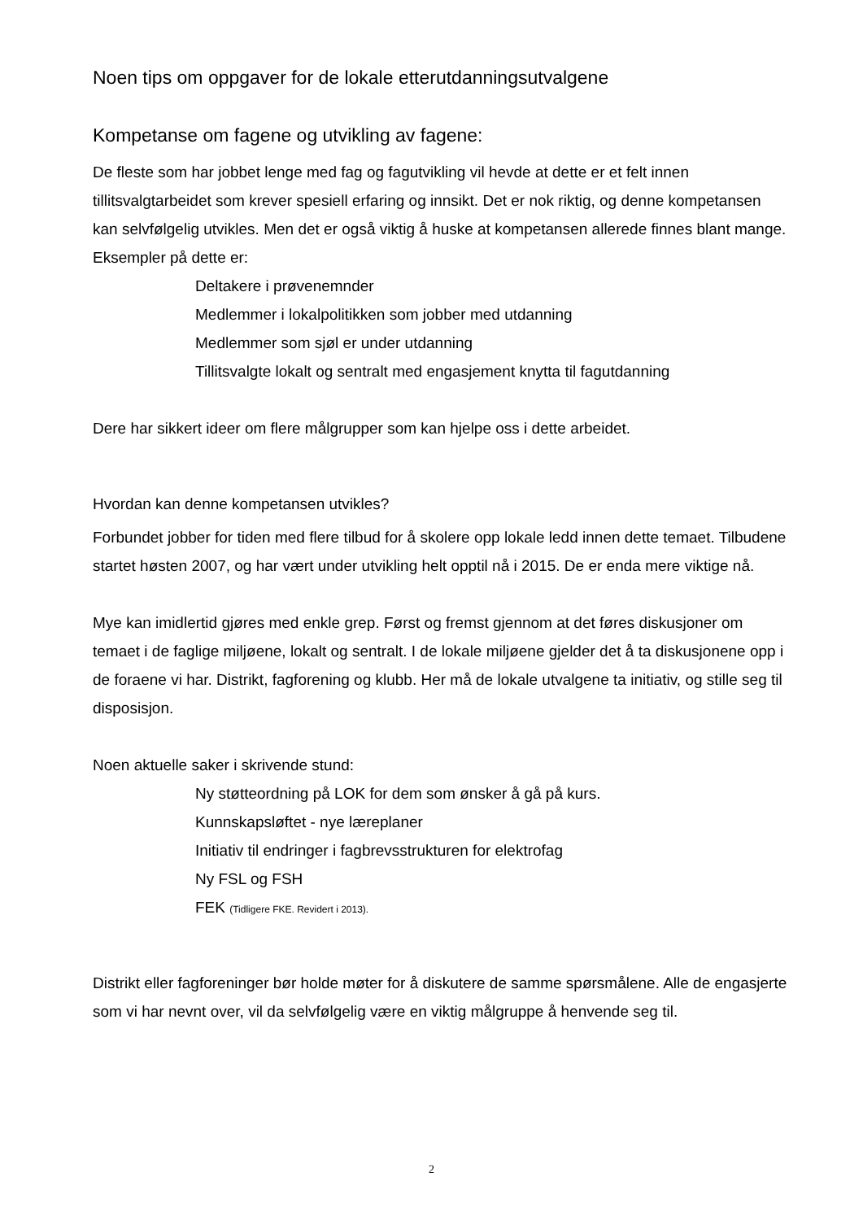Noen tips om oppgaver for de lokale etterutdanningsutvalgene
Kompetanse om fagene og utvikling av fagene:
De fleste som har jobbet lenge med fag og fagutvikling vil hevde at dette er et felt innen tillitsvalgtarbeidet som krever spesiell erfaring og innsikt. Det er nok riktig, og denne kompetansen kan selvfølgelig utvikles. Men det er også viktig å huske at kompetansen allerede finnes blant mange. Eksempler på dette er:
Deltakere i prøvenemnder
Medlemmer i lokalpolitikken som jobber med utdanning
Medlemmer som sjøl er under utdanning
Tillitsvalgte lokalt og sentralt med engasjement knytta til fagutdanning
Dere har sikkert ideer om flere målgrupper som kan hjelpe oss i dette arbeidet.
Hvordan kan denne kompetansen utvikles?
Forbundet jobber for tiden med flere tilbud for å skolere opp lokale ledd innen dette temaet. Tilbudene startet høsten 2007, og har vært under utvikling helt opptil nå i 2015. De er enda mere viktige nå.
Mye kan imidlertid gjøres med enkle grep. Først og fremst gjennom at det føres diskusjoner om temaet i de faglige miljøene, lokalt og sentralt. I de lokale miljøene gjelder det å ta diskusjonene opp i de foraene vi har. Distrikt, fagforening og klubb. Her må de lokale utvalgene ta initiativ, og stille seg til disposisjon.
Noen aktuelle saker i skrivende stund:
Ny støtteordning på LOK for dem som ønsker å gå på kurs.
Kunnskapsløftet - nye læreplaner
Initiativ til endringer i fagbrevsstrukturen for elektrofag
Ny FSL og FSH
FEK (Tidligere FKE. Revidert i 2013).
Distrikt eller fagforeninger bør holde møter for å diskutere de samme spørsmålene. Alle de engasjerte som vi har nevnt over, vil da selvfølgelig være en viktig målgruppe å henvende seg til.
2